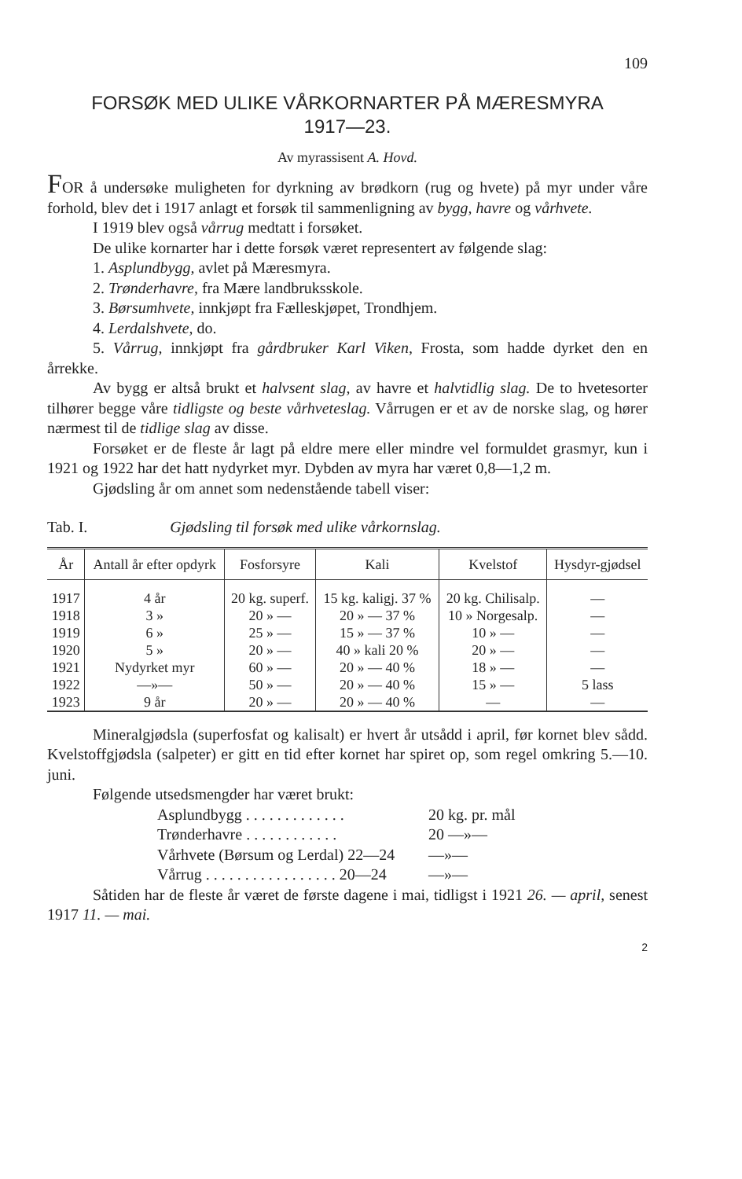109
FORSØK MED ULIKE VÅRKORNARTER PÅ MÆRESMYRA
1917—23.
Av myrassisent A. Hovd.
FOR å undersøke muligheten for dyrkning av brødkorn (rug og hvete) på myr under våre forhold, blev det i 1917 anlagt et forsøk til sammenligning av bygg, havre og vårhvete.
I 1919 blev også vårrug medtatt i forsøket.
De ulike kornarter har i dette forsøk været representert av følgende slag:
1. Asplundbygg, avlet på Mæresmyra.
2. Trønderhavre, fra Mære landbruksskole.
3. Børsumhvete, innkjøpt fra Fælleskjøpet, Trondhjem.
4. Lerdalshvete, do.
5. Vårrug, innkjøpt fra gårdbruker Karl Viken, Frosta, som hadde dyrket den en årrekke.
Av bygg er altså brukt et halvsent slag, av havre et halvtidlig slag. De to hvetesorter tilhører begge våre tidligste og beste vårhveteslag. Vårrugen er et av de norske slag, og hører nærmest til de tidlige slag av disse.
Forsøket er de fleste år lagt på eldre mere eller mindre vel formuldet grasmyr, kun i 1921 og 1922 har det hatt nydyrket myr. Dybden av myra har været 0,8—1,2 m.
Gjødsling år om annet som nedenstående tabell viser:
Tab. I. Gjødsling til forsøk med ulike vårkornslag.
| År | Antall år efter opdyrk | Fosforsyre | Kali | Kvelstof | Hysdyr-gjødsel |
| --- | --- | --- | --- | --- | --- |
| 1917 | 4 år | 20 kg. superf. | 15 kg. kaligj. 37 % | 20 kg. Chilisalp. | — |
| 1918 | 3 » | 20 » — | 20 » — 37 % | 10 » Norgesalp. | — |
| 1919 | 6 » | 25 » — | 15 » — 37 % | 10 » — | — |
| 1920 | 5 » | 20 » — | 40 » kali 20 % | 20 » — | — |
| 1921 | Nydyrket myr | 60 » — | 20 » — 40 % | 18 » — | — |
| 1922 | —»— | 50 » — | 20 » — 40 % | 15 » — | 5 lass |
| 1923 | 9 år | 20 » — | 20 » — 40 % | — | — |
Mineralgjødsla (superfosfat og kalisalt) er hvert år utsådd i april, før kornet blev sådd. Kvelstoffgjødsla (salpeter) er gitt en tid efter kornet har spiret op, som regel omkring 5.—10. juni.
Følgende utsedsmengder har været brukt:
Asplundbygg . . . . . . . . . . . . . 20 kg. pr. mål
Trønderhavre . . . . . . . . . . . . 20 —»—
Vårhvete (Børsum og Lerdal) 22—24 —»—
Vårrug . . . . . . . . . . . . . . . . . 20—24 —»—
Såtiden har de fleste år været de første dagene i mai, tidligst i 1921 26. — april, senest 1917 11. — mai.
2